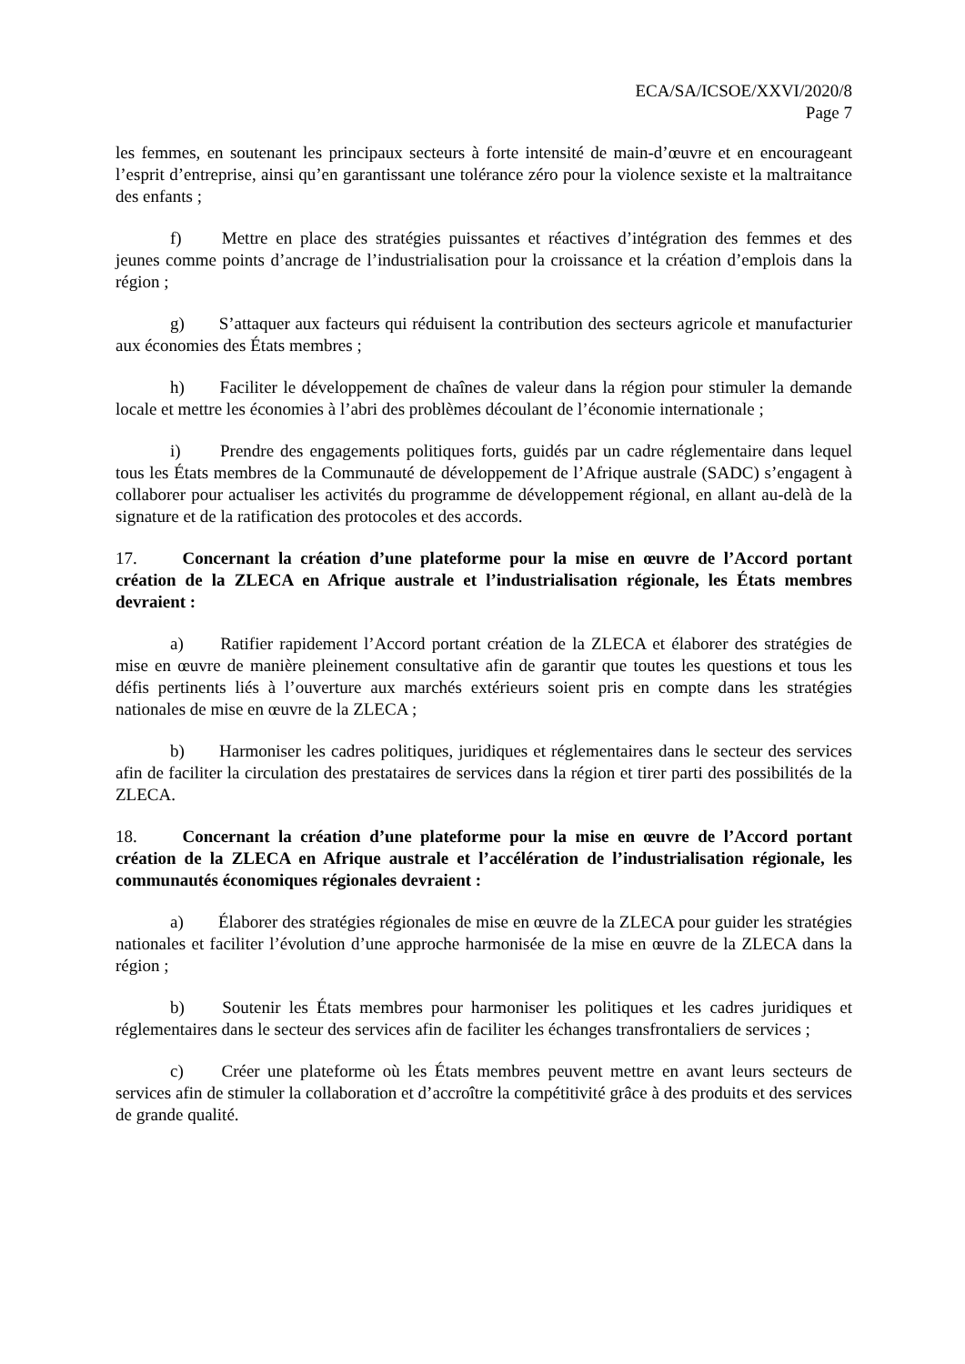ECA/SA/ICSOE/XXVI/2020/8
Page 7
les femmes, en soutenant les principaux secteurs à forte intensité de main-d’œuvre et en encourageant l’esprit d’entreprise, ainsi qu’en garantissant une tolérance zéro pour la violence sexiste et la maltraitance des enfants ;
f) Mettre en place des stratégies puissantes et réactives d’intégration des femmes et des jeunes comme points d’ancrage de l’industrialisation pour la croissance et la création d’emplois dans la région ;
g) S’attaquer aux facteurs qui réduisent la contribution des secteurs agricole et manufacturier aux économies des États membres ;
h) Faciliter le développement de chaînes de valeur dans la région pour stimuler la demande locale et mettre les économies à l’abri des problèmes découlant de l’économie internationale ;
i) Prendre des engagements politiques forts, guidés par un cadre réglementaire dans lequel tous les États membres de la Communauté de développement de l’Afrique australe (SADC) s’engagent à collaborer pour actualiser les activités du programme de développement régional, en allant au-delà de la signature et de la ratification des protocoles et des accords.
17. Concernant la création d’une plateforme pour la mise en œuvre de l’Accord portant création de la ZLECA en Afrique australe et l’industrialisation régionale, les États membres devraient :
a) Ratifier rapidement l’Accord portant création de la ZLECA et élaborer des stratégies de mise en œuvre de manière pleinement consultative afin de garantir que toutes les questions et tous les défis pertinents liés à l’ouverture aux marchés extérieurs soient pris en compte dans les stratégies nationales de mise en œuvre de la ZLECA ;
b) Harmoniser les cadres politiques, juridiques et réglementaires dans le secteur des services afin de faciliter la circulation des prestataires de services dans la région et tirer parti des possibilités de la ZLECA.
18. Concernant la création d’une plateforme pour la mise en œuvre de l’Accord portant création de la ZLECA en Afrique australe et l’accélération de l’industrialisation régionale, les communautés économiques régionales devraient :
a) Élaborer des stratégies régionales de mise en œuvre de la ZLECA pour guider les stratégies nationales et faciliter l’évolution d’une approche harmonisée de la mise en œuvre de la ZLECA dans la région ;
b) Soutenir les États membres pour harmoniser les politiques et les cadres juridiques et réglementaires dans le secteur des services afin de faciliter les échanges transfrontaliers de services ;
c) Créer une plateforme où les États membres peuvent mettre en avant leurs secteurs de services afin de stimuler la collaboration et d’accroître la compétitivité grâce à des produits et des services de grande qualité.